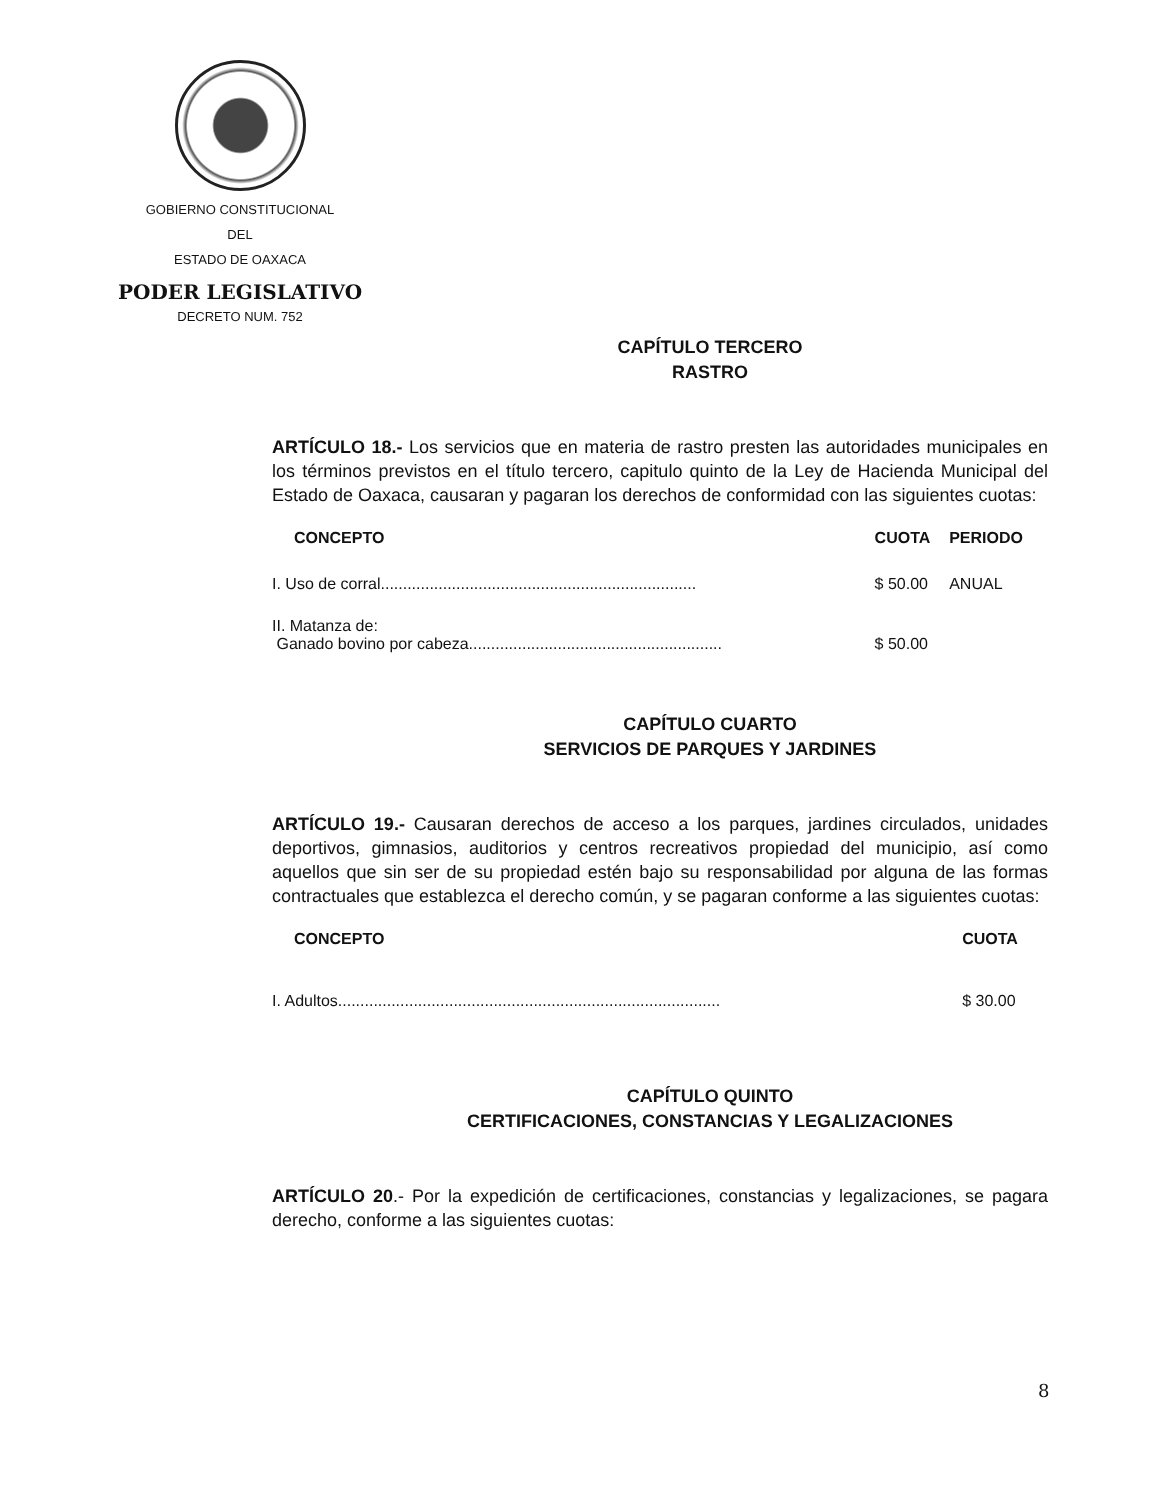GOBIERNO CONSTITUCIONAL
DEL
ESTADO DE OAXACA
PODER LEGISLATIVO
DECRETO NUM. 752
CAPÍTULO TERCERO
RASTRO
ARTÍCULO 18.- Los servicios que en materia de rastro presten las autoridades municipales en los términos previstos en el título tercero, capitulo quinto de la Ley de Hacienda Municipal del Estado de Oaxaca, causaran y pagaran los derechos de conformidad con las siguientes cuotas:
| CONCEPTO | CUOTA | PERIODO |
| --- | --- | --- |
| I. Uso de corral....................................................................... | $ 50.00 | ANUAL |
| II. Matanza de: Ganado bovino por cabeza......................................................... | $ 50.00 | |
CAPÍTULO CUARTO
SERVICIOS DE PARQUES Y JARDINES
ARTÍCULO 19.- Causaran derechos de acceso a los parques, jardines circulados, unidades deportivos, gimnasios, auditorios y centros recreativos propiedad del municipio, así como aquellos que sin ser de su propiedad estén bajo su responsabilidad por alguna de las formas contractuales que establezca el derecho común, y se pagaran conforme a las siguientes cuotas:
| CONCEPTO | CUOTA |
| --- | --- |
| I. Adultos...................................................................................... | $ 30.00 |
CAPÍTULO QUINTO
CERTIFICACIONES, CONSTANCIAS Y LEGALIZACIONES
ARTÍCULO 20.- Por la expedición de certificaciones, constancias y legalizaciones, se pagara derecho, conforme a las siguientes cuotas:
8